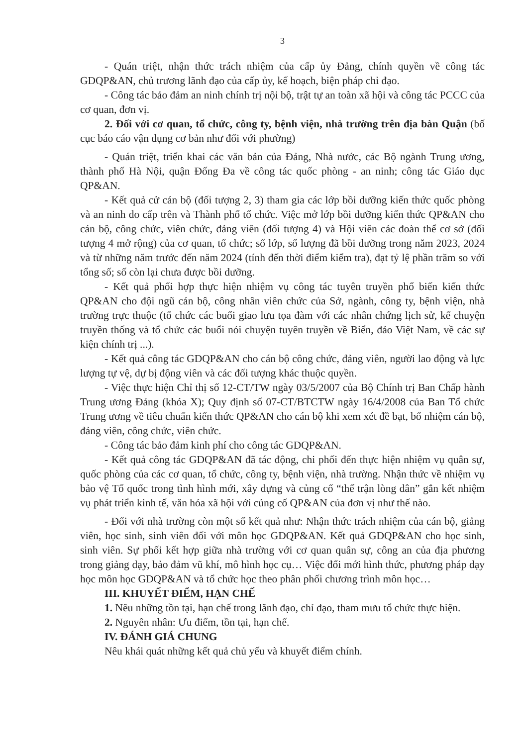3
- Quán triệt, nhận thức trách nhiệm của cấp ủy Đảng, chính quyền về công tác GDQP&AN, chủ trương lãnh đạo của cấp ủy, kế hoạch, biện pháp chỉ đạo.
- Công tác bảo đảm an ninh chính trị nội bộ, trật tự an toàn xã hội và công tác PCCC của cơ quan, đơn vị.
2. Đối với cơ quan, tổ chức, công ty, bệnh viện, nhà trường trên địa bàn Quận (bố cục báo cáo vận dụng cơ bản như đối với phường)
- Quán triệt, triển khai các văn bản của Đảng, Nhà nước, các Bộ ngành Trung ương, thành phố Hà Nội, quận Đống Đa về công tác quốc phòng - an ninh; công tác Giáo dục QP&AN.
- Kết quả cử cán bộ (đối tượng 2, 3) tham gia các lớp bồi dưỡng kiến thức quốc phòng và an ninh do cấp trên và Thành phố tổ chức. Việc mở lớp bồi dưỡng kiến thức QP&AN cho cán bộ, công chức, viên chức, đảng viên (đối tượng 4) và Hội viên các đoàn thể cơ sở (đối tượng 4 mở rộng) của cơ quan, tổ chức; số lớp, số lượng đã bồi dưỡng trong năm 2023, 2024 và từ những năm trước đến năm 2024 (tính đến thời điểm kiểm tra), đạt tỷ lệ phần trăm so với tổng số; số còn lại chưa được bồi dưỡng.
- Kết quả phối hợp thực hiện nhiệm vụ công tác tuyên truyền phổ biến kiến thức QP&AN cho đội ngũ cán bộ, công nhân viên chức của Sở, ngành, công ty, bệnh viện, nhà trường trực thuộc (tổ chức các buổi giao lưu tọa đàm với các nhân chứng lịch sử, kể chuyện truyền thống và tổ chức các buổi nói chuyện tuyên truyền về Biển, đảo Việt Nam, về các sự kiện chính trị ...).
- Kết quả công tác GDQP&AN cho cán bộ công chức, đảng viên, người lao động và lực lượng tự vệ, dự bị động viên và các đối tượng khác thuộc quyền.
- Việc thực hiện Chỉ thị số 12-CT/TW ngày 03/5/2007 của Bộ Chính trị Ban Chấp hành Trung ương Đảng (khóa X); Quy định số 07-CT/BTCTW ngày 16/4/2008 của Ban Tổ chức Trung ương về tiêu chuẩn kiến thức QP&AN cho cán bộ khi xem xét đề bạt, bổ nhiệm cán bộ, đảng viên, công chức, viên chức.
- Công tác bảo đảm kinh phí cho công tác GDQP&AN.
- Kết quả công tác GDQP&AN đã tác động, chi phối đến thực hiện nhiệm vụ quân sự, quốc phòng của các cơ quan, tổ chức, công ty, bệnh viện, nhà trường. Nhận thức về nhiệm vụ bảo vệ Tổ quốc trong tình hình mới, xây dựng và củng cố “thế trận lòng dân” gắn kết nhiệm vụ phát triển kinh tế, văn hóa xã hội với củng cố QP&AN của đơn vị như thế nào.
- Đối với nhà trường còn một số kết quả như: Nhận thức trách nhiệm của cán bộ, giảng viên, học sinh, sinh viên đối với môn học GDQP&AN. Kết quả GDQP&AN cho học sinh, sinh viên. Sự phối kết hợp giữa nhà trường với cơ quan quân sự, công an của địa phương trong giảng dạy, bảo đảm vũ khí, mô hình học cụ… Việc đổi mới hình thức, phương pháp dạy học môn học GDQP&AN và tổ chức học theo phân phối chương trình môn học…
III. KHUYẾT ĐIỂM, HẠN CHẾ
1. Nêu những tồn tại, hạn chế trong lãnh đạo, chỉ đạo, tham mưu tổ chức thực hiện.
2. Nguyên nhân: Ưu điểm, tồn tại, hạn chế.
IV. ĐÁNH GIÁ CHUNG
Nêu khái quát những kết quả chủ yếu và khuyết điểm chính.